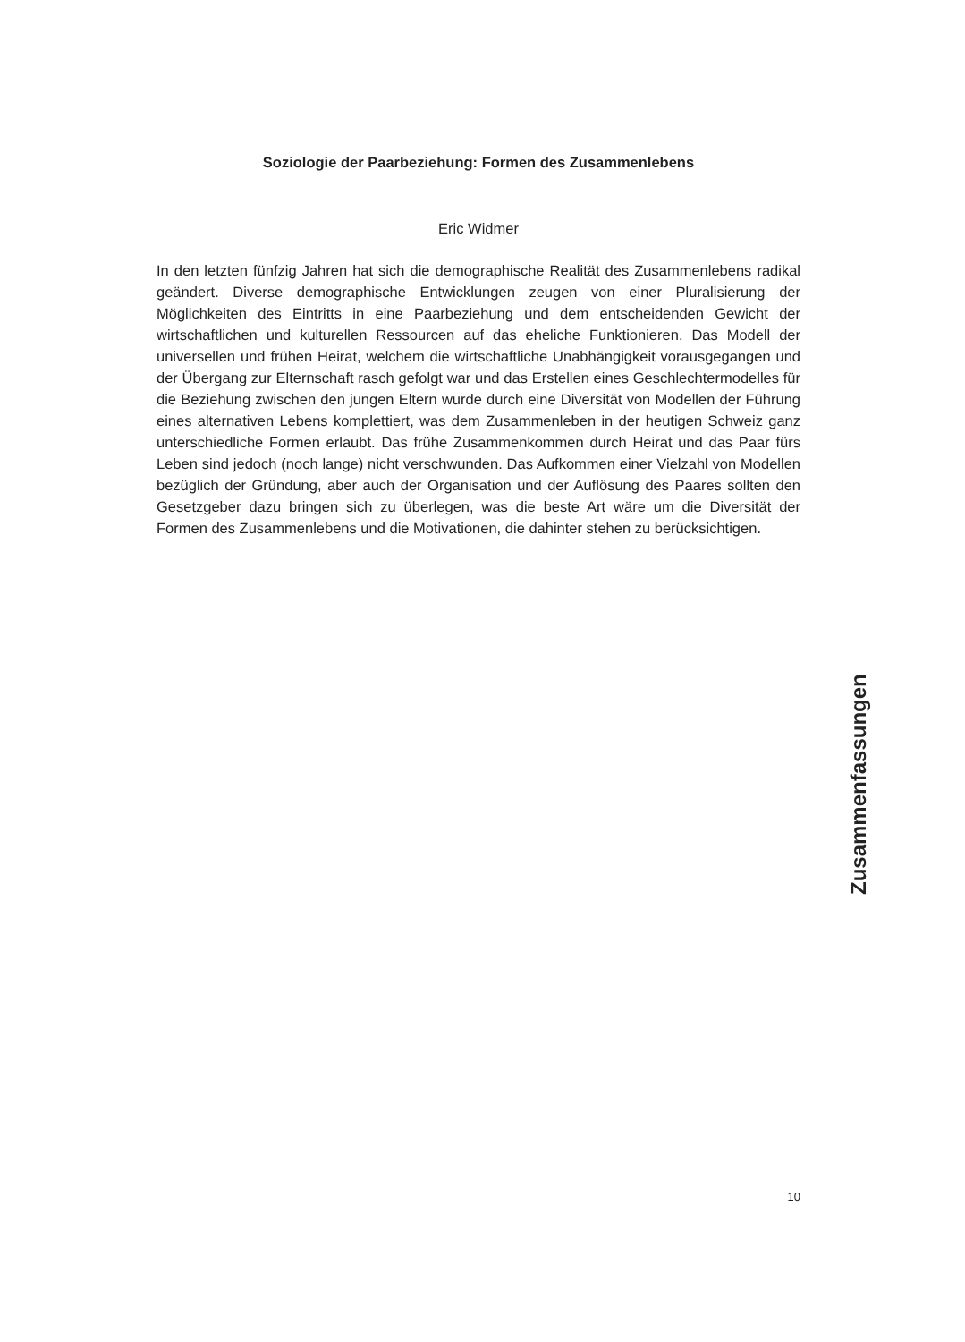Soziologie der Paarbeziehung: Formen des Zusammenlebens
Eric Widmer
In den letzten fünfzig Jahren hat sich die demographische Realität des Zusammenlebens radikal geändert. Diverse demographische Entwicklungen zeugen von einer Pluralisierung der Möglichkeiten des Eintritts in eine Paarbeziehung und dem entscheidenden Gewicht der wirtschaftlichen und kulturellen Ressourcen auf das eheliche Funktionieren. Das Modell der universellen und frühen Heirat, welchem die wirtschaftliche Unabhängigkeit vorausgegangen und der Übergang zur Elternschaft rasch gefolgt war und das Erstellen eines Geschlechtermodelles für die Beziehung zwischen den jungen Eltern wurde durch eine Diversität von Modellen der Führung eines alternativen Lebens komplettiert, was dem Zusammenleben in der heutigen Schweiz ganz unterschiedliche Formen erlaubt. Das frühe Zusammenkommen durch Heirat und das Paar fürs Leben sind jedoch (noch lange) nicht verschwunden. Das Aufkommen einer Vielzahl von Modellen bezüglich der Gründung, aber auch der Organisation und der Auflösung des Paares sollten den Gesetzgeber dazu bringen sich zu überlegen, was die beste Art wäre um die Diversität der Formen des Zusammenlebens und die Motivationen, die dahinter stehen zu berücksichtigen.
Zusammenfassungen
10